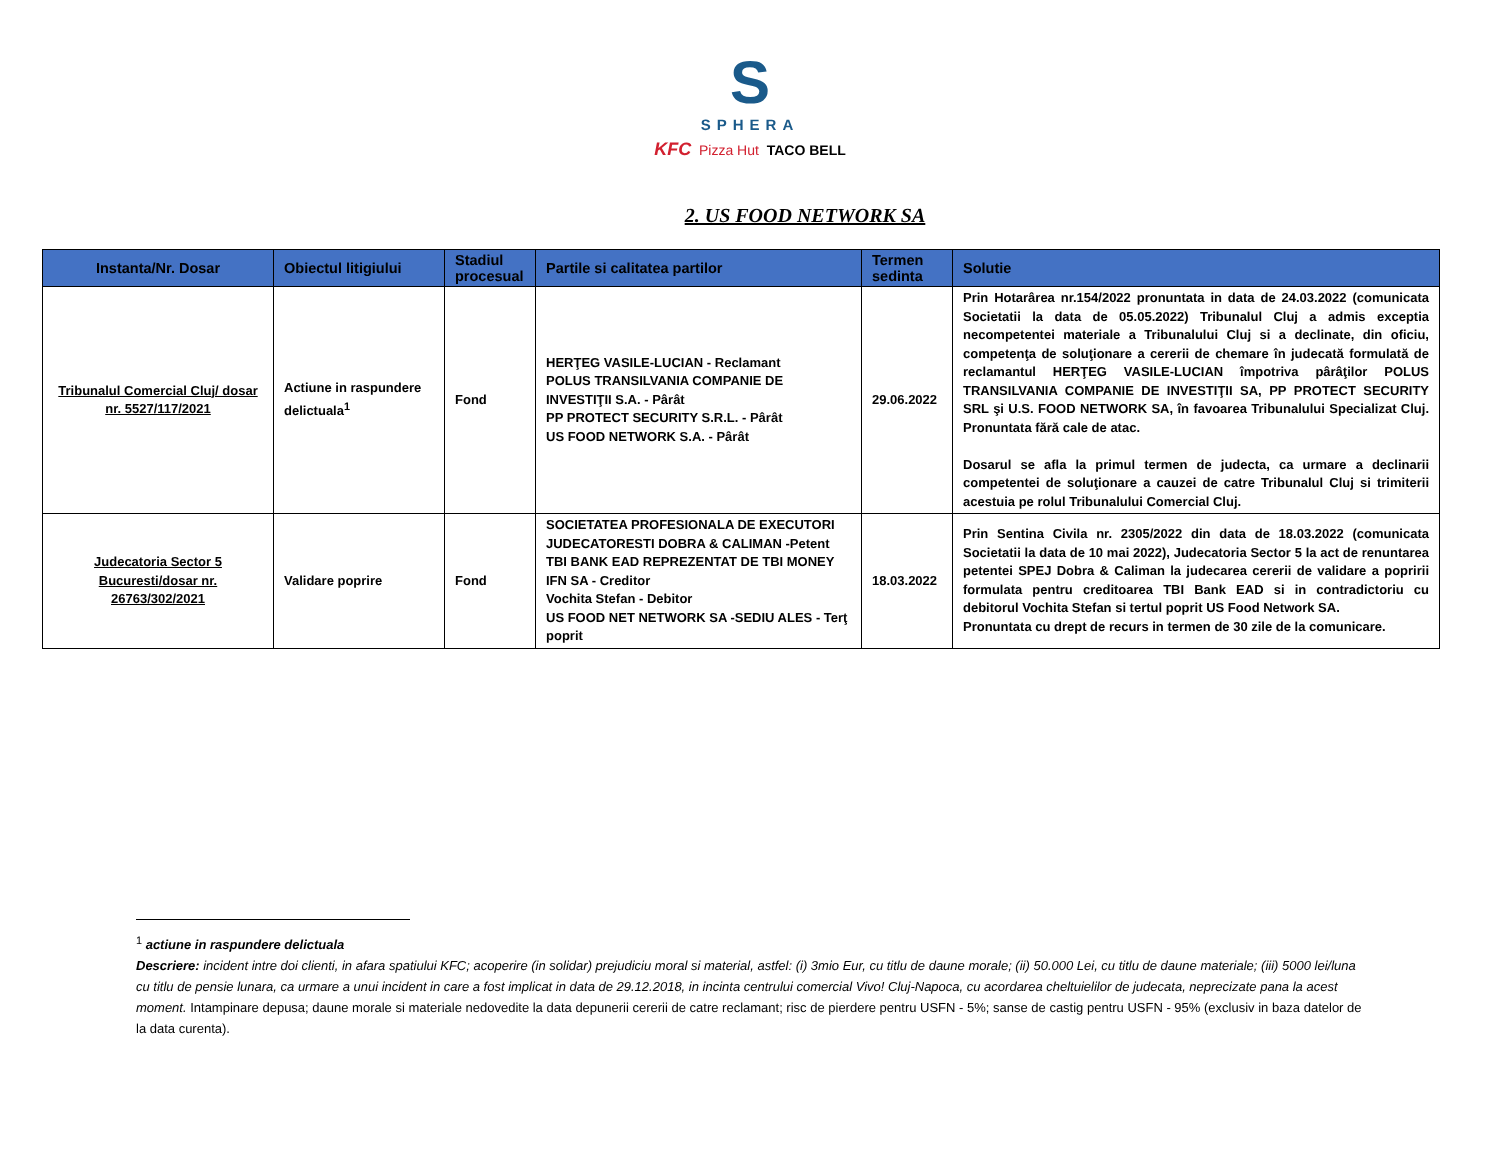S
SPHERA
KFC Pizza Hut TACO BELL
2. US FOOD NETWORK SA
| Instanta/Nr. Dosar | Obiectul litigiului | Stadiul procesual | Partile si calitatea partilor | Termen sedinta | Solutie |
| --- | --- | --- | --- | --- | --- |
| Tribunalul Comercial Cluj/ dosar nr. 5527/117/2021 | Actiune in raspundere delictuala<sup>1</sup> | Fond | HERŢEG VASILE-LUCIAN - Reclamant POLUS TRANSILVANIA COMPANIE DE INVESTIŢII S.A. - Pârât PP PROTECT SECURITY S.R.L. - Pârât US FOOD NETWORK S.A. - Pârât | 29.06.2022 | Prin Hotarârea nr.154/2022 pronuntata in data de 24.03.2022 (comunicata Societatii la data de 05.05.2022) Tribunalul Cluj a admis exceptia necompetentei materiale a Tribunalului Cluj si a declinate, din oficiu, competenţa de soluţionare a cererii de chemare în judecată formulată de reclamantul HERŢEG VASILE-LUCIAN împotriva pârâţilor POLUS TRANSILVANIA COMPANIE DE INVESTIŢII SA, PP PROTECT SECURITY SRL şi U.S. FOOD NETWORK SA, în favoarea Tribunalului Specializat Cluj. Pronuntata fără cale de atac. Dosarul se afla la primul termen de judecta, ca urmare a declinarii competentei de soluţionare a cauzei de catre Tribunalul Cluj si trimiterii acestuia pe rolul Tribunalului Comercial Cluj. |
| Judecatoria Sector 5 Bucuresti/dosar nr. 26763/302/2021 | Validare poprire | Fond | SOCIETATEA PROFESIONALA DE EXECUTORI JUDECATORESTI DOBRA & CALIMAN -Petent TBI BANK EAD REPREZENTAT DE TBI MONEY IFN SA - Creditor Vochita Stefan - Debitor US FOOD NET NETWORK SA -SEDIU ALES - Terţ poprit | 18.03.2022 | Prin Sentina Civila nr. 2305/2022 din data de 18.03.2022 (comunicata Societatii la data de 10 mai 2022), Judecatoria Sector 5 la act de renuntarea petentei SPEJ Dobra & Caliman la judecarea cererii de validare a popririi formulata pentru creditoarea TBI Bank EAD si in contradictoriu cu debitorul Vochita Stefan si tertul poprit US Food Network SA. Pronuntata cu drept de recurs in termen de 30 zile de la comunicare. |
<sup>1</sup> actiune in raspundere delictuala
Descriere: incident intre doi clienti, in afara spatiului KFC; acoperire (in solidar) prejudiciu moral si material, astfel: (i) 3mio Eur, cu titlu de daune morale; (ii) 50.000 Lei, cu titlu de daune materiale; (iii) 5000 lei/luna cu titlu de pensie lunara, ca urmare a unui incident in care a fost implicat in data de 29.12.2018, in incinta centrului comercial Vivo! Cluj-Napoca, cu acordarea cheltuielilor de judecata, neprecizate pana la acest moment. Intampinare depusa; daune morale si materiale nedovedite la data depunerii cererii de catre reclamant; risc de pierdere pentru USFN - 5%; sanse de castig pentru USFN - 95% (exclusiv in baza datelor de la data curenta).